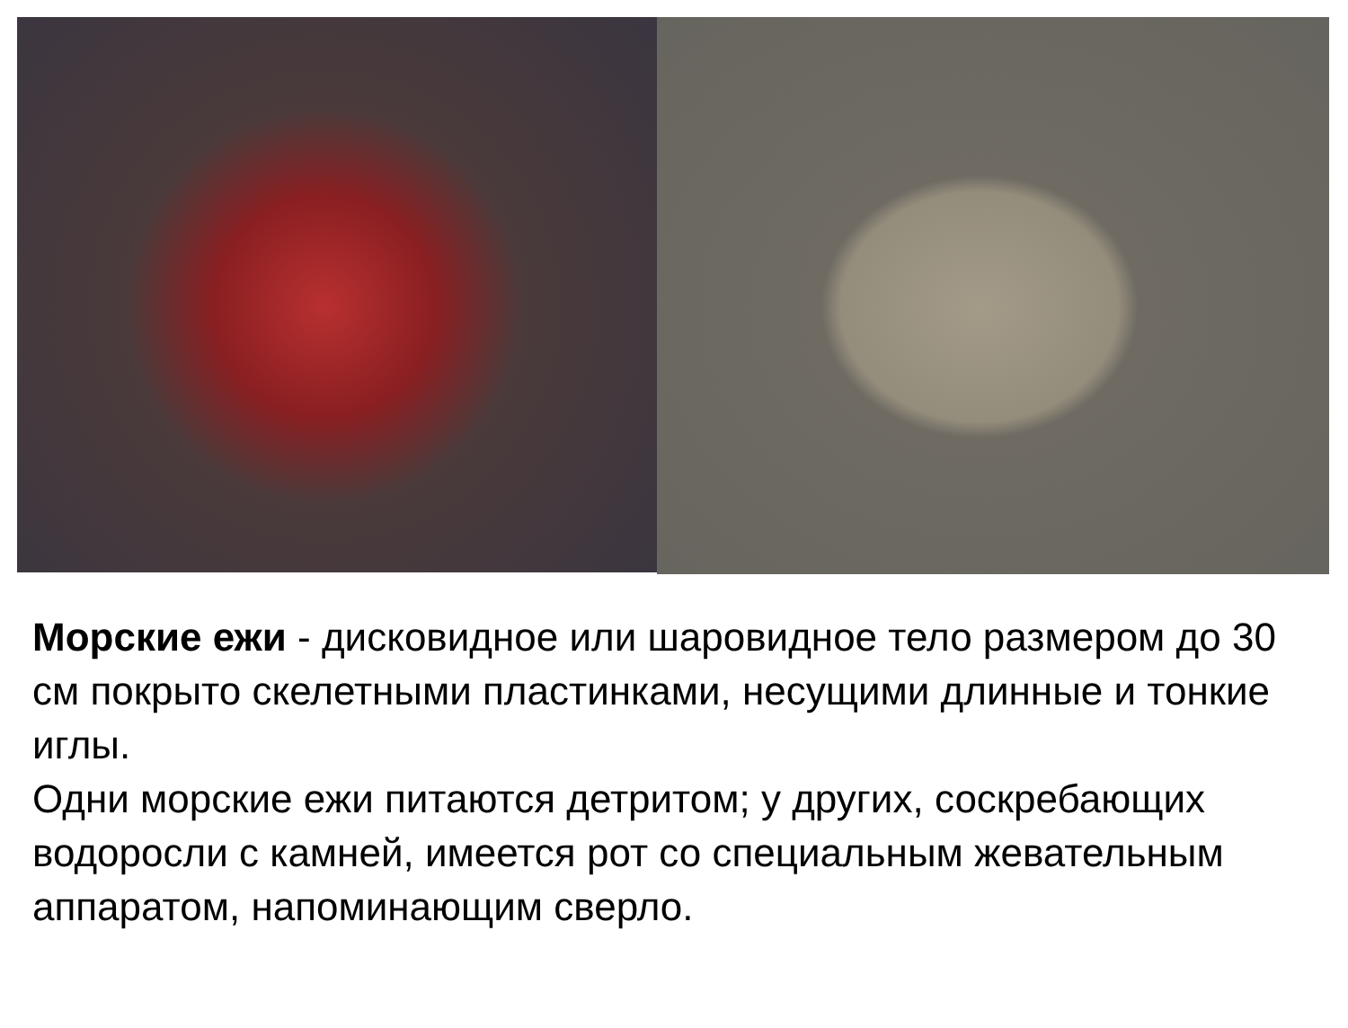Морские ежи - дисковидное или шаровидное тело размером до 30 см покрыто скелетными пластинками, несущими длинные и тонкие иглы.
Одни морские ежи питаются детритом; у других, соскребающих водоросли с камней, имеется рот со специальным жевательным аппаратом, напоминающим сверло.